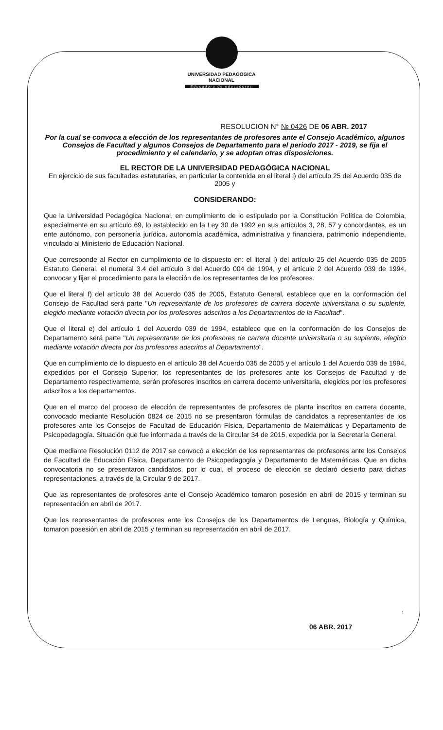UNIVERSIDAD PEDAGOGICA
NACIONAL
Educadora de educadores
RESOLUCION N° № 0426 DE 06 ABR. 2017
Por la cual se convoca a elección de los representantes de profesores ante el Consejo Académico, algunos Consejos de Facultad y algunos Consejos de Departamento para el periodo 2017 - 2019, se fija el procedimiento y el calendario, y se adoptan otras disposiciones.
EL RECTOR DE LA UNIVERSIDAD PEDAGÓGICA NACIONAL
En ejercicio de sus facultades estatutarias, en particular la contenida en el literal l) del artículo 25 del Acuerdo 035 de 2005 y
CONSIDERANDO:
Que la Universidad Pedagógica Nacional, en cumplimiento de lo estipulado por la Constitución Política de Colombia, especialmente en su artículo 69, lo establecido en la Ley 30 de 1992 en sus artículos 3, 28, 57 y concordantes, es un ente autónomo, con personería jurídica, autonomía académica, administrativa y financiera, patrimonio independiente, vinculado al Ministerio de Educación Nacional.
Que corresponde al Rector en cumplimiento de lo dispuesto en: el literal l) del artículo 25 del Acuerdo 035 de 2005 Estatuto General, el numeral 3.4 del artículo 3 del Acuerdo 004 de 1994, y el artículo 2 del Acuerdo 039 de 1994, convocar y fijar el procedimiento para la elección de los representantes de los profesores.
Que el literal f) del artículo 38 del Acuerdo 035 de 2005, Estatuto General, establece que en la conformación del Consejo de Facultad será parte "Un representante de los profesores de carrera docente universitaria o su suplente, elegido mediante votación directa por los profesores adscritos a los Departamentos de la Facultad".
Que el literal e) del artículo 1 del Acuerdo 039 de 1994, establece que en la conformación de los Consejos de Departamento será parte "Un representante de los profesores de carrera docente universitaria o su suplente, elegido mediante votación directa por los profesores adscritos al Departamento".
Que en cumplimiento de lo dispuesto en el artículo 38 del Acuerdo 035 de 2005 y el artículo 1 del Acuerdo 039 de 1994, expedidos por el Consejo Superior, los representantes de los profesores ante los Consejos de Facultad y de Departamento respectivamente, serán profesores inscritos en carrera docente universitaria, elegidos por los profesores adscritos a los departamentos.
Que en el marco del proceso de elección de representantes de profesores de planta inscritos en carrera docente, convocado mediante Resolución 0824 de 2015 no se presentaron fórmulas de candidatos a representantes de los profesores ante los Consejos de Facultad de Educación Física, Departamento de Matemáticas y Departamento de Psicopedagogía. Situación que fue informada a través de la Circular 34 de 2015, expedida por la Secretaría General.
Que mediante Resolución 0112 de 2017 se convocó a elección de los representantes de profesores ante los Consejos de Facultad de Educación Física, Departamento de Psicopedagogía y Departamento de Matemáticas. Que en dicha convocatoria no se presentaron candidatos, por lo cual, el proceso de elección se declaró desierto para dichas representaciones, a través de la Circular 9 de 2017.
Que las representantes de profesores ante el Consejo Académico tomaron posesión en abril de 2015 y terminan su representación en abril de 2017.
Que los representantes de profesores ante los Consejos de los Departamentos de Lenguas, Biología y Química, tomaron posesión en abril de 2015 y terminan su representación en abril de 2017.
1
06 ABR. 2017